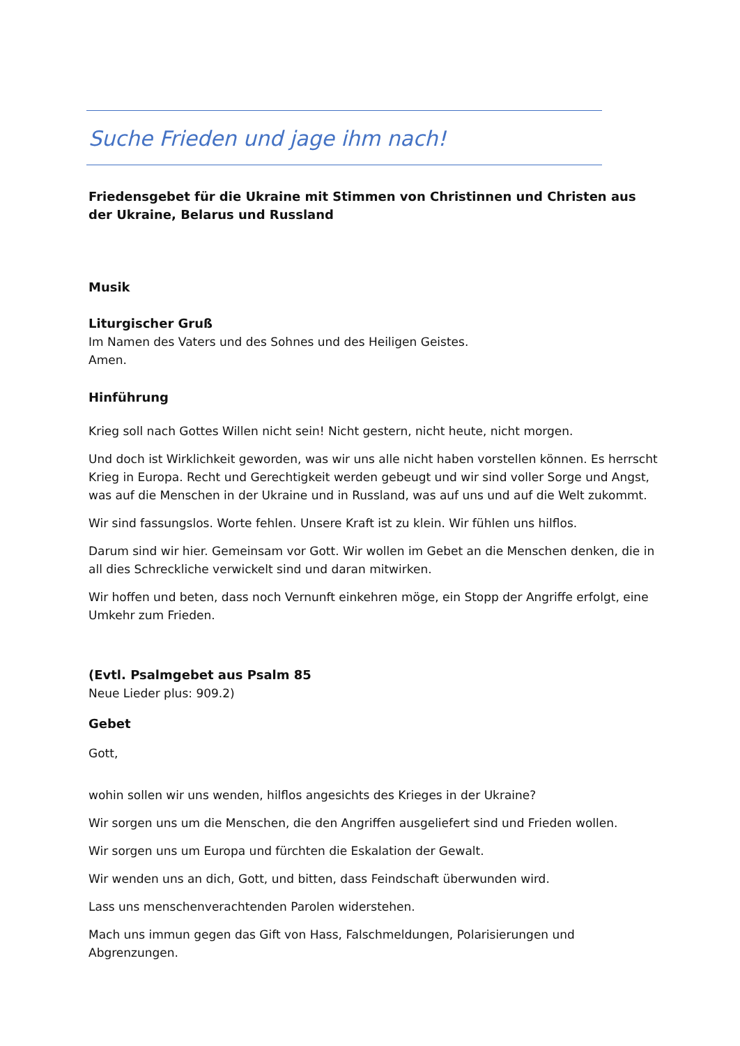Suche Frieden und jage ihm nach!
Friedensgebet für die Ukraine mit Stimmen von Christinnen und Christen aus der Ukraine, Belarus und Russland
Musik
Liturgischer Gruß
Im Namen des Vaters und des Sohnes und des Heiligen Geistes.
Amen.
Hinführung
Krieg soll nach Gottes Willen nicht sein! Nicht gestern, nicht heute, nicht morgen.
Und doch ist Wirklichkeit geworden, was wir uns alle nicht haben vorstellen können. Es herrscht Krieg in Europa. Recht und Gerechtigkeit werden gebeugt und wir sind voller Sorge und Angst, was auf die Menschen in der Ukraine und in Russland, was auf uns und auf die Welt zukommt.
Wir sind fassungslos. Worte fehlen. Unsere Kraft ist zu klein. Wir fühlen uns hilflos.
Darum sind wir hier. Gemeinsam vor Gott. Wir wollen im Gebet an die Menschen denken, die in all dies Schreckliche verwickelt sind und daran mitwirken.
Wir hoffen und beten, dass noch Vernunft einkehren möge, ein Stopp der Angriffe erfolgt, eine Umkehr zum Frieden.
(Evtl. Psalmgebet aus Psalm 85
Neue Lieder plus: 909.2)
Gebet
Gott,
wohin sollen wir uns wenden, hilflos angesichts des Krieges in der Ukraine?
Wir sorgen uns um die Menschen, die den Angriffen ausgeliefert sind und Frieden wollen.
Wir sorgen uns um Europa und fürchten die Eskalation der Gewalt.
Wir wenden uns an dich, Gott, und bitten, dass Feindschaft überwunden wird.
Lass uns menschenverachtenden Parolen widerstehen.
Mach uns immun gegen das Gift von Hass, Falschmeldungen, Polarisierungen und Abgrenzungen.